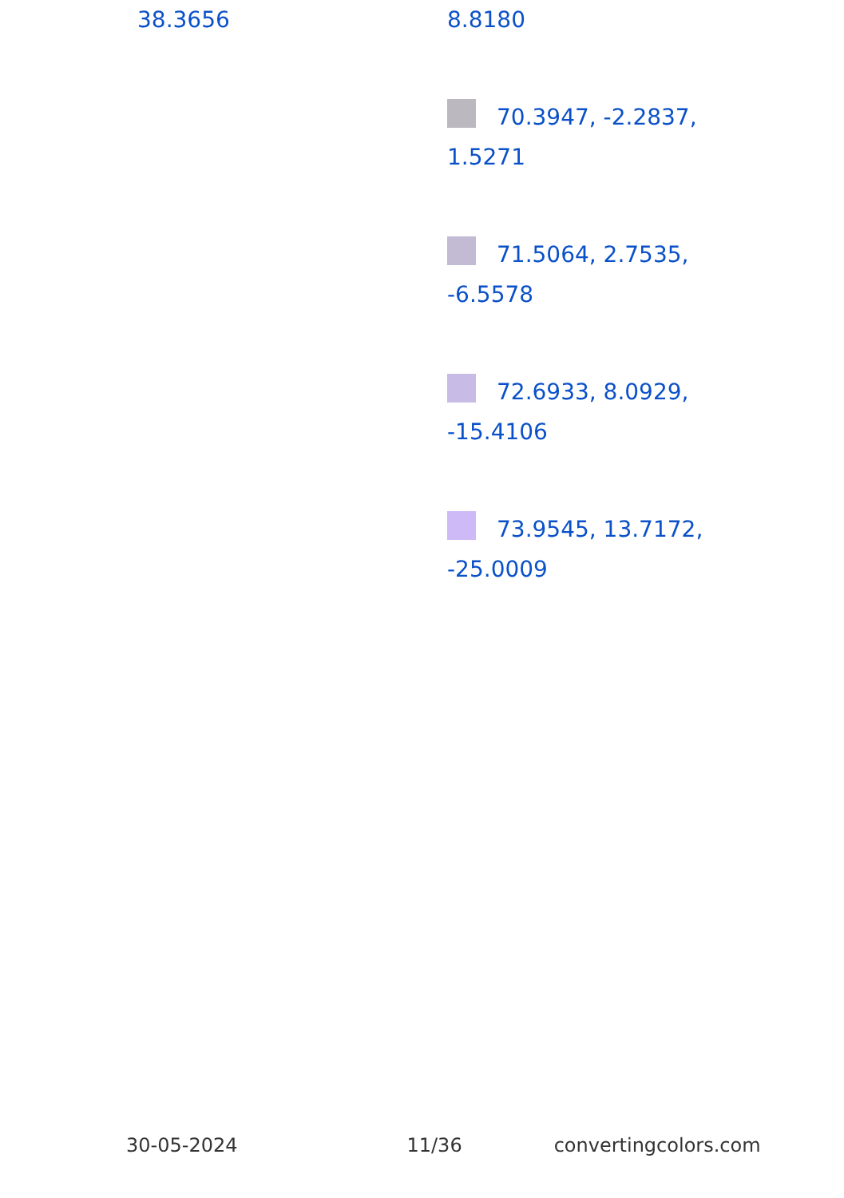38.3656 8.8180
70.3947, -2.2837, 1.5271
71.5064, 2.7535, -6.5578
72.6933, 8.0929, -15.4106
73.9545, 13.7172, -25.0009
30-05-2024 11/36 convertingcolors.com